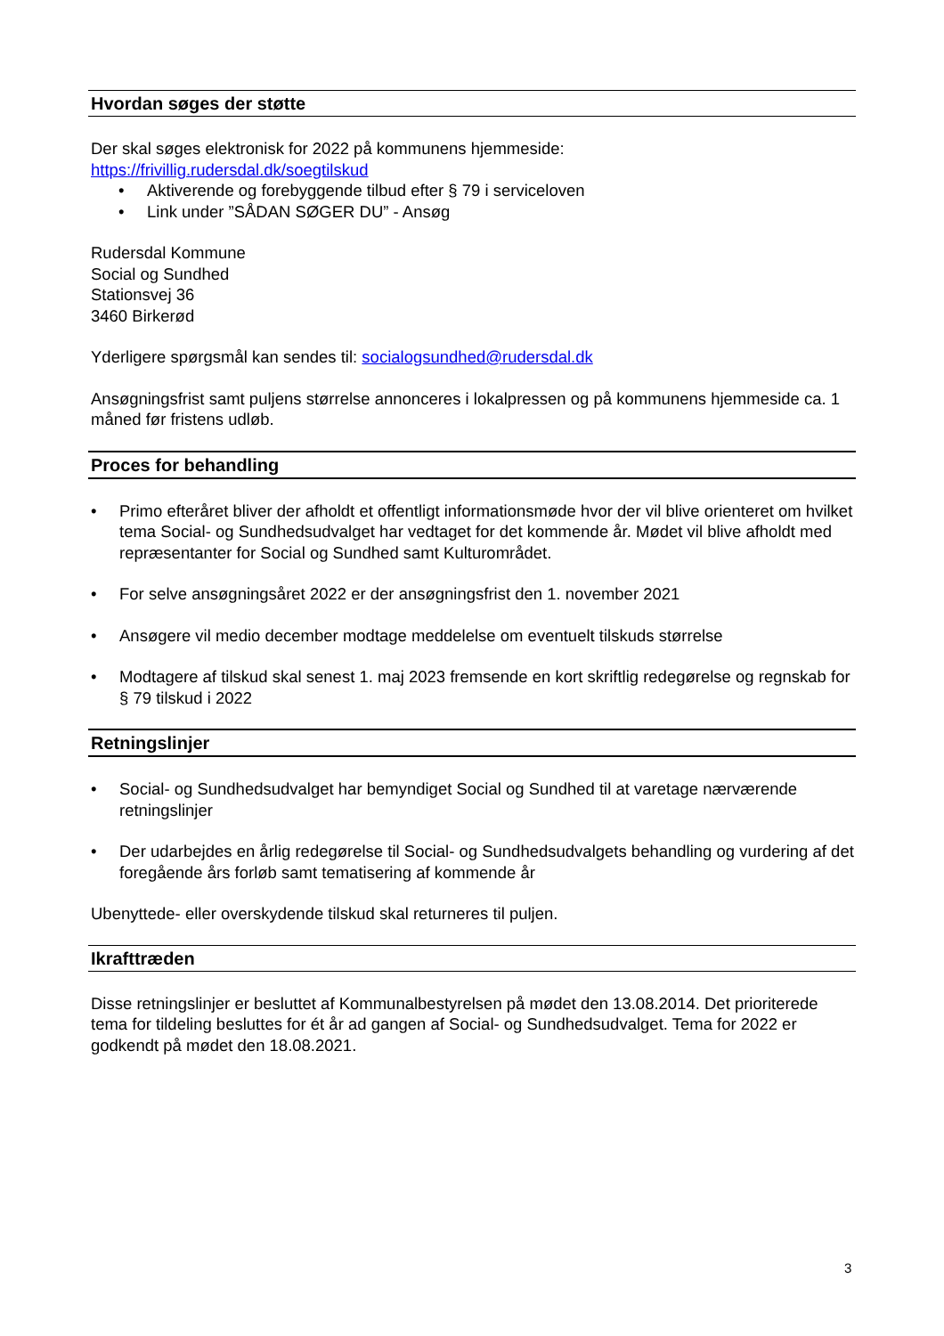Hvordan søges der støtte
Der skal søges elektronisk for 2022 på kommunens hjemmeside:
https://frivillig.rudersdal.dk/soegtilskud
• Aktiverende og forebyggende tilbud efter § 79 i serviceloven
• Link under ”SÅDAN SØGER DU” - Ansøg
Rudersdal Kommune
Social og Sundhed
Stationsvej 36
3460 Birkerød
Yderligere spørgsmål kan sendes til: socialogsundhed@rudersdal.dk
Ansøgningsfrist samt puljens størrelse annonceres i lokalpressen og på kommunens hjemmeside ca. 1 måned før fristens udløb.
Proces for behandling
• Primo efteråret bliver der afholdt et offentligt informationsmøde hvor der vil blive orienteret om hvilket tema Social- og Sundhedsudvalget har vedtaget for det kommende år. Mødet vil blive afholdt med repræsentanter for Social og Sundhed samt Kulturområdet.
• For selve ansøgningsåret 2022 er der ansøgningsfrist den 1. november 2021
• Ansøgere vil medio december modtage meddelelse om eventuelt tilskuds størrelse
• Modtagere af tilskud skal senest 1. maj 2023 fremsende en kort skriftlig redegørelse og regnskab for § 79 tilskud i 2022
Retningslinjer
• Social- og Sundhedsudvalget har bemyndiget Social og Sundhed til at varetage nærværende retningslinjer
• Der udarbejdes en årlig redegørelse til Social- og Sundhedsudvalgets behandling og vurdering af det foregående års forløb samt tematisering af kommende år
Ubenyttede- eller overskydende tilskud skal returneres til puljen.
Ikrafttræden
Disse retningslinjer er besluttet af Kommunalbestyrelsen på mødet den 13.08.2014. Det prioriterede tema for tildeling besluttes for ét år ad gangen af Social- og Sundhedsudvalget. Tema for 2022 er godkendt på mødet den 18.08.2021.
3